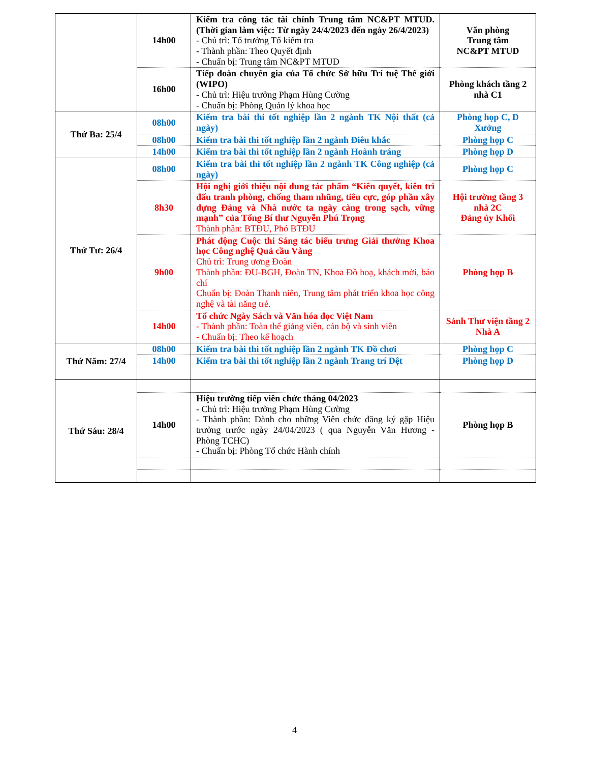| | 14h00 | Kiểm tra công tác tài chính Trung tâm NC&PT MTUD. (Thời gian làm việc: Từ ngày 24/4/2023 đến ngày 26/4/2023) - Chủ trì: Tổ trưởng Tổ kiểm tra - Thành phần: Theo Quyết định - Chuẩn bị: Trung tâm NC&PT MTUD | Văn phòng Trung tâm NC&PT MTUD |
| | 16h00 | Tiếp đoàn chuyên gia của Tổ chức Sở hữu Trí tuệ Thế giới (WIPO) - Chủ trì: Hiệu trưởng Phạm Hùng Cường - Chuẩn bị: Phòng Quản lý khoa học | Phòng khách tầng 2 nhà C1 |
| Thứ Ba: 25/4 | 08h00 | Kiểm tra bài thi tốt nghiệp lần 2 ngành TK Nội thất (cả ngày) | Phòng họp C, D Xưởng |
| | 08h00 | Kiểm tra bài thi tốt nghiệp lần 2 ngành Điêu khắc | Phòng họp C |
| | 14h00 | Kiểm tra bài thi tốt nghiệp lần 2 ngành Hoành tráng | Phòng họp D |
| Thứ Tư: 26/4 | 08h00 | Kiểm tra bài thi tốt nghiệp lần 2 ngành TK Công nghiệp (cả ngày) | Phòng họp C |
| | 8h30 | Hội nghị giới thiệu nội dung tác phẩm “Kiên quyết, kiên trì đấu tranh phòng, chống tham nhũng, tiêu cực, góp phần xây dựng Đảng và Nhà nước ta ngày càng trong sạch, vững mạnh” của Tổng Bí thư Nguyễn Phú Trọng Thành phần: BTĐU, Phó BTĐU | Hội trường tầng 3 nhà 2C Đảng ủy Khối |
| | 9h00 | Phát động Cuộc thi Sáng tác biểu trưng Giải thưởng Khoa học Công nghệ Quả cầu Vàng Chủ trì: Trung ương Đoàn Thành phần: ĐU-BGH, Đoàn TN, Khoa Đồ hoạ, khách mời, báo chí Chuẩn bị: Đoàn Thanh niên, Trung tâm phát triển khoa học công nghệ và tài năng trẻ. | Phòng họp B |
| | 14h00 | Tổ chức Ngày Sách và Văn hóa đọc Việt Nam - Thành phần: Toàn thể giảng viên, cán bộ và sinh viên - Chuẩn bị: Theo kế hoạch | Sảnh Thư viện tầng 2 Nhà A |
| Thứ Năm: 27/4 | 08h00 | Kiểm tra bài thi tốt nghiệp lần 2 ngành TK Đồ chơi | Phòng họp C |
| | 14h00 | Kiểm tra bài thi tốt nghiệp lần 2 ngành Trang trí Dệt | Phòng họp D |
| Thứ Sáu: 28/4 | | | |
| | 14h00 | Hiệu trưởng tiếp viên chức tháng 04/2023 - Chủ trì: Hiệu trưởng Phạm Hùng Cường - Thành phần: Dành cho những Viên chức đăng ký gặp Hiệu trưởng trước ngày 24/04/2023 ( qua Nguyễn Văn Hương - Phòng TCHC) - Chuẩn bị: Phòng Tổ chức Hành chính | Phòng họp B |
4